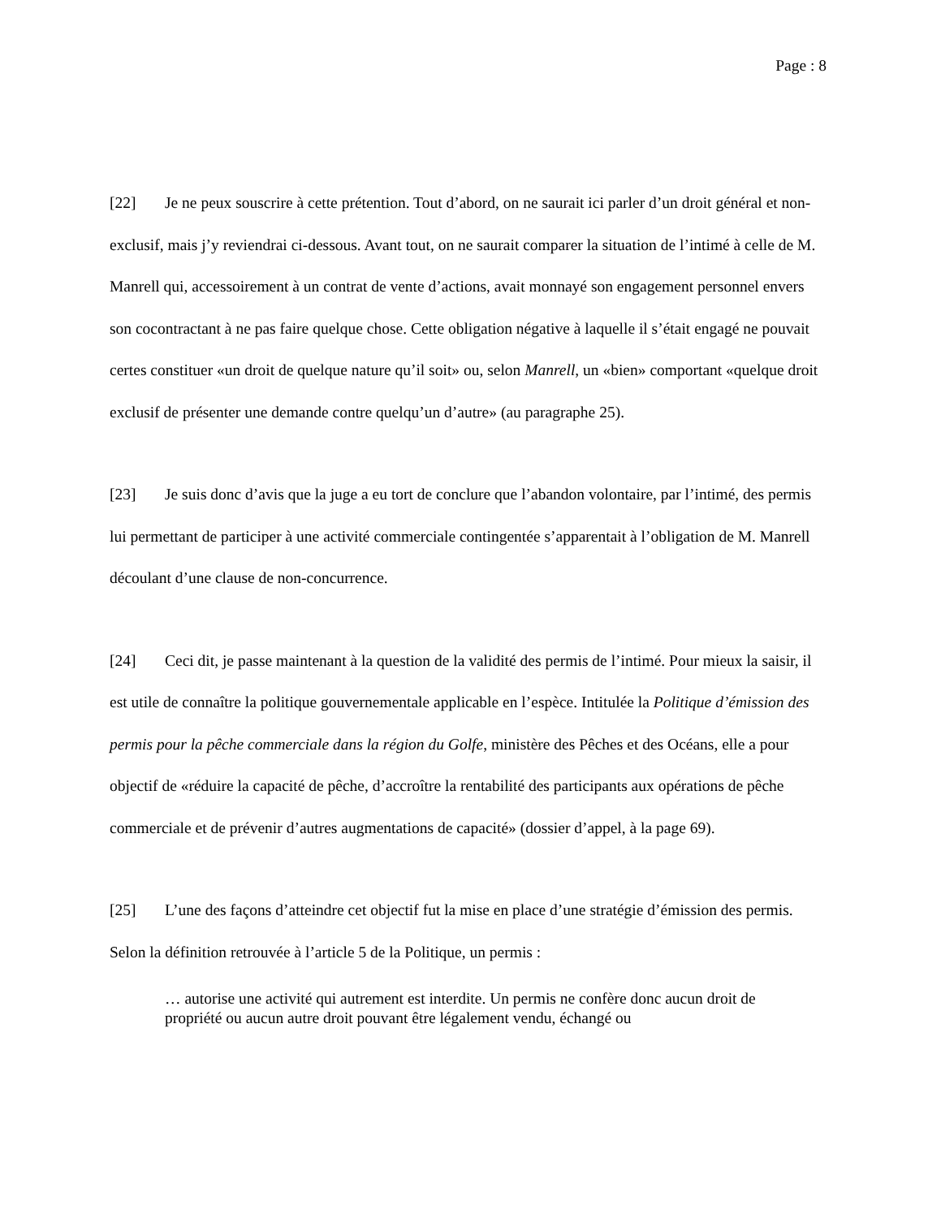Page : 8
[22] Je ne peux souscrire à cette prétention. Tout d’abord, on ne saurait ici parler d’un droit général et non-exclusif, mais j’y reviendrai ci-dessous. Avant tout, on ne saurait comparer la situation de l’intimé à celle de M. Manrell qui, accessoirement à un contrat de vente d’actions, avait monnayé son engagement personnel envers son cocontractant à ne pas faire quelque chose. Cette obligation négative à laquelle il s’était engagé ne pouvait certes constituer «un droit de quelque nature qu’il soit» ou, selon Manrell, un «bien» comportant «quelque droit exclusif de présenter une demande contre quelqu’un d’autre» (au paragraphe 25).
[23] Je suis donc d’avis que la juge a eu tort de conclure que l’abandon volontaire, par l’intimé, des permis lui permettant de participer à une activité commerciale contingentée s’apparentait à l’obligation de M. Manrell découlant d’une clause de non-concurrence.
[24] Ceci dit, je passe maintenant à la question de la validité des permis de l’intimé. Pour mieux la saisir, il est utile de connaître la politique gouvernementale applicable en l’espèce. Intitulée la Politique d’émission des permis pour la pêche commerciale dans la région du Golfe, ministère des Pêches et des Océans, elle a pour objectif de «réduire la capacité de pêche, d’accroître la rentabilité des participants aux opérations de pêche commerciale et de prévenir d’autres augmentations de capacité» (dossier d’appel, à la page 69).
[25] L’une des façons d’atteindre cet objectif fut la mise en place d’une stratégie d’émission des permis. Selon la définition retrouvée à l’article 5 de la Politique, un permis :
… autorise une activité qui autrement est interdite. Un permis ne confère donc aucun droit de propriété ou aucun autre droit pouvant être légalement vendu, échangé ou